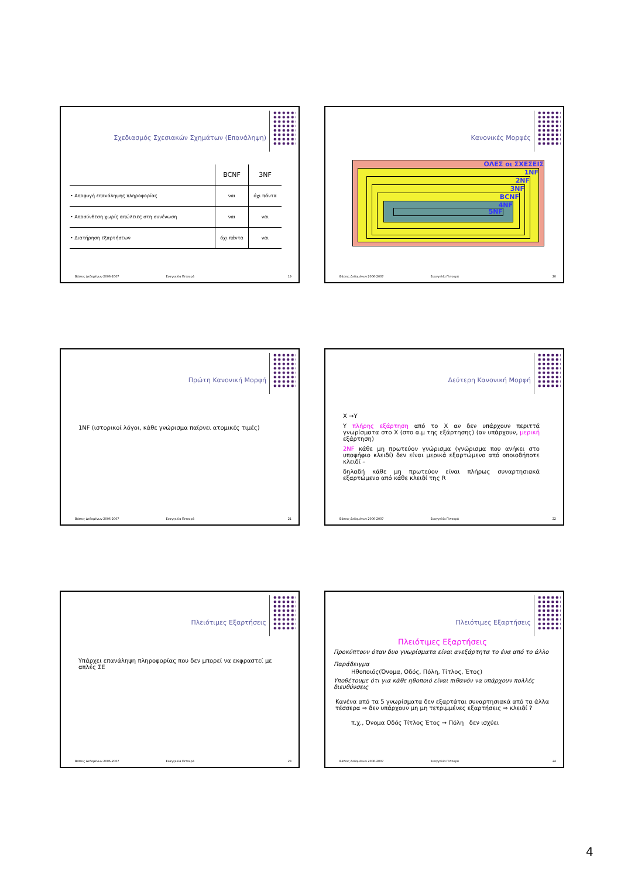Σχεδιασμός Σχεσιακών Σχημάτων (Επανάληψη)
| | BCNF | 3NF |
| • Αποφυγή επανάληψης πληροφορίας | ναι | όχι πάντα |
| • Αποσύνθεση χωρίς απώλειες στη συνένωση | ναι | ναι |
| • Διατήρηση εξαρτήσεων | όχι πάντα | ναι |
Βάσεις Δεδομένων 2006-2007 Ευαγγελία Πιτουρά 19
Κανονικές Μορφές
ΟΛΕΣ οι ΣΧΕΣΕΙΣ
1NF
2NF
3NF
BCNF
4NF
5NF
Βάσεις Δεδομένων 2006-2007 Ευαγγελία Πιτουρά 20
Πρώτη Κανονική Μορφή
1NF (ιστορικοί λόγοι, κάθε γνώρισμα παίρνει ατομικές τιμές)
Βάσεις Δεδομένων 2006-2007 Ευαγγελία Πιτουρά 21
Δεύτερη Κανονική Μορφή
X →Y
Y πλήρης εξάρτηση από το X αν δεν υπάρχουν περιττά γνωρίσματα στο X (στο α.μ της εξάρτησης) (αν υπάρχουν, μερική εξάρτηση)
2NF κάθε μη πρωτεύον γνώρισμα (γνώρισμα που ανήκει στο υποψήφιο κλειδί) δεν είναι μερικά εξαρτώμενο από οποιοδήποτε κλειδί –
δηλαδή κάθε μη πρωτεύον είναι πλήρως συναρτησιακά εξαρτώμενο από κάθε κλειδί της R
Βάσεις Δεδομένων 2006-2007 Ευαγγελία Πιτουρά 22
Πλειότιμες Εξαρτήσεις
Υπάρχει επανάληψη πληροφορίας που δεν μπορεί να εκφραστεί με απλές ΣΕ
Βάσεις Δεδομένων 2006-2007 Ευαγγελία Πιτουρά 23
Πλειότιμες Εξαρτήσεις
Πλειότιμες Εξαρτήσεις
Προκύπτουν όταν δυο γνωρίσματα είναι ανεξάρτητα το ένα από το άλλο
Παράδειγμα
Ηθοποιός(Όνομα, Οδός, Πόλη, Τίτλος, Έτος)
Υποθέτουμε ότι για κάθε ηθοποιό είναι πιθανόν να υπάρχουν πολλές διευθύνσεις
Κανένα από τα 5 γνωρίσματα δεν εξαρτάται συναρτησιακά από τα άλλα τέσσερα ⇒ δεν υπάρχουν μη μη τετριμμένες εξαρτήσεις ⇒ κλειδί ?
π.χ., Όνομα Οδός Τίτλος Έτος → Πόλη δεν ισχύει
Βάσεις Δεδομένων 2006-2007 Ευαγγελία Πιτουρά 24
4